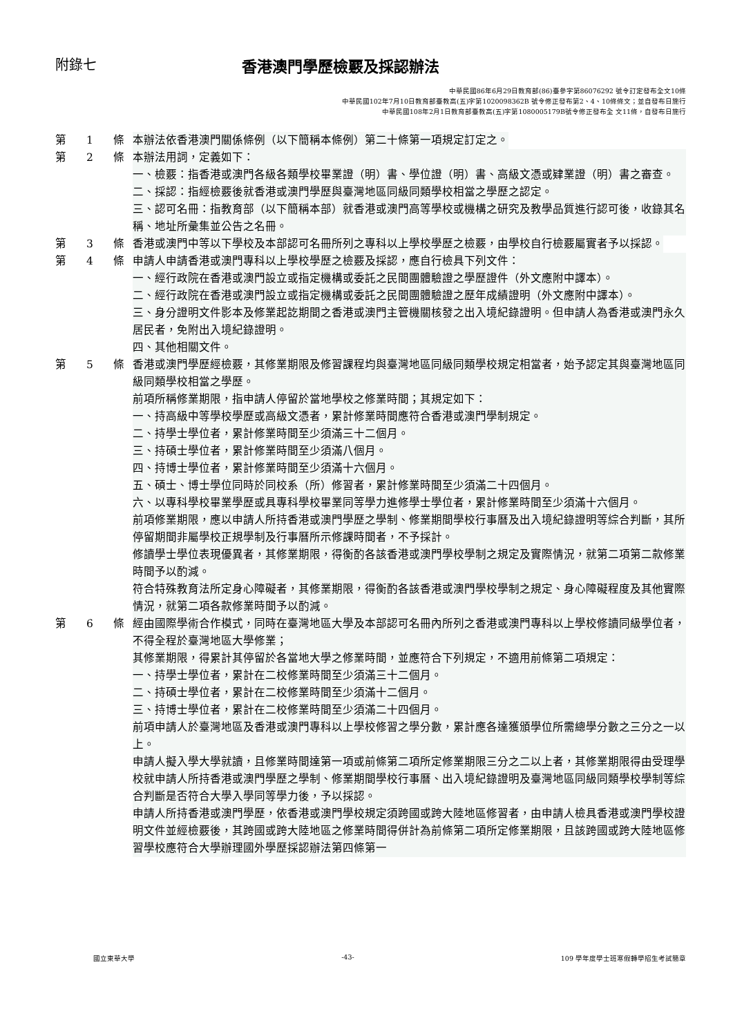附錄七 香港澳門學歷檢覈及採認辦法
中華民國86年6月29日教育部(86)臺參字第86076292 號令訂定發布全文10條
中華民國102年7月10日教育部臺教高(五)字第1020098362B 號令修正發布第2、4、10條條文；並自發布日施行
中華民國108年2月1日教育部臺教高(五)字第1080005179B號令修正發布全 文11條，自發布日施行
第 1 條 本辦法依香港澳門關係條例（以下簡稱本條例）第二十條第一項規定訂定之。
第 2 條 本辦法用詞，定義如下：
一、檢覈：指香港或澳門各級各類學校畢業證（明）書、學位證（明）書、高級文憑或肄業證（明）書之審查。
二、採認：指經檢覈後就香港或澳門學歷與臺灣地區同級同類學校相當之學歷之認定。
三、認可名冊：指教育部（以下簡稱本部）就香港或澳門高等學校或機構之研究及教學品質進行認可後，收錄其名稱、地址所彙集並公告之名冊。
第 3 條 香港或澳門中等以下學校及本部認可名冊所列之專科以上學校學歷之檢覈，由學校自行檢覈屬實者予以採認。
第 4 條 申請人申請香港或澳門專科以上學校學歷之檢覈及採認，應自行檢具下列文件：
一、經行政院在香港或澳門設立或指定機構或委託之民間團體驗證之學歷證件（外文應附中譯本）。
二、經行政院在香港或澳門設立或指定機構或委託之民間團體驗證之歷年成績證明（外文應附中譯本）。
三、身分證明文件影本及修業起訖期間之香港或澳門主管機關核發之出入境紀錄證明。但申請人為香港或澳門永久居民者，免附出入境紀錄證明。
四、其他相關文件。
第 5 條 香港或澳門學歷經檢覈，其修業期限及修習課程均與臺灣地區同級同類學校規定相當者，始予認定其與臺灣地區同級同類學校相當之學歷。
前項所稱修業期限，指申請人停留於當地學校之修業時間；其規定如下：
一、持高級中等學校學歷或高級文憑者，累計修業時間應符合香港或澳門學制規定。
二、持學士學位者，累計修業時間至少須滿三十二個月。
三、持碩士學位者，累計修業時間至少須滿八個月。
四、持博士學位者，累計修業時間至少須滿十六個月。
五、碩士、博士學位同時於同校系（所）修習者，累計修業時間至少須滿二十四個月。
六、以專科學校畢業學歷或具專科學校畢業同等學力進修學士學位者，累計修業時間至少須滿十六個月。
前項修業期限，應以申請人所持香港或澳門學歷之學制、修業期間學校行事曆及出入境紀錄證明等綜合判斷，其所停留期間非屬學校正規學制及行事曆所示修課時間者，不予採計。
修讀學士學位表現優異者，其修業期限，得衡酌各該香港或澳門學校學制之規定及實際情況，就第二項第二款修業時間予以酌減。
符合特殊教育法所定身心障礙者，其修業期限，得衡酌各該香港或澳門學校學制之規定、身心障礙程度及其他實際情況，就第二項各款修業時間予以酌減。
第 6 條 經由國際學術合作模式，同時在臺灣地區大學及本部認可名冊內所列之香港或澳門專科以上學校修讀同級學位者，不得全程於臺灣地區大學修業；
其修業期限，得累計其停留於各當地大學之修業時間，並應符合下列規定，不適用前條第二項規定：
一、持學士學位者，累計在二校修業時間至少須滿三十二個月。
二、持碩士學位者，累計在二校修業時間至少須滿十二個月。
三、持博士學位者，累計在二校修業時間至少須滿二十四個月。
前項申請人於臺灣地區及香港或澳門專科以上學校修習之學分數，累計應各達獲頒學位所需總學分數之三分之一以上。
申請人擬入學大學就讀，且修業時間達第一項或前條第二項所定修業期限三分之二以上者，其修業期限得由受理學校就申請人所持香港或澳門學歷之學制、修業期間學校行事曆、出入境紀錄證明及臺灣地區同級同類學校學制等綜合判斷是否符合大學入學同等學力後，予以採認。
申請人所持香港或澳門學歷，依香港或澳門學校規定須跨國或跨大陸地區修習者，由申請人檢具香港或澳門學校證明文件並經檢覈後，其跨國或跨大陸地區之修業時間得併計為前條第二項所定修業期限，且該跨國或跨大陸地區修習學校應符合大學辦理國外學歷採認辦法第四條第一
國立東華大學 -43- 109 學年度學士班寒假轉學招生考試簡章